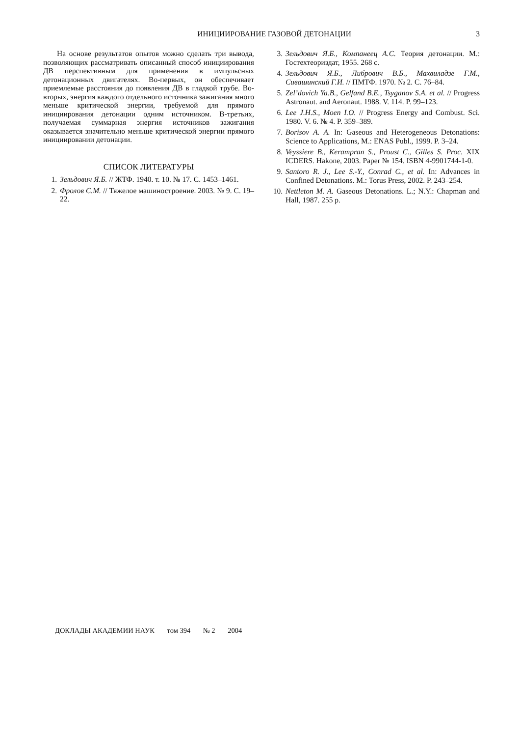ИНИЦИИРОВАНИЕ ГАЗОВОЙ ДЕТОНАЦИИ
3
На основе результатов опытов можно сделать три вывода, позволяющих рассматривать описанный способ инициирования ДВ перспективным для применения в импульсных детонационных двигателях. Во-первых, он обеспечивает приемлемые расстояния до появления ДВ в гладкой трубе. Во-вторых, энергия каждого отдельного источника зажигания много меньше критической энергии, требуемой для прямого инициирования детонации одним источником. В-третьих, получаемая суммарная энергия источников зажигания оказывается значительно меньше критической энергии прямого инициировании детонации.
СПИСОК ЛИТЕРАТУРЫ
1. Зельдович Я.Б. // ЖТФ. 1940. т. 10. № 17. С. 1453–1461.
2. Фролов С.М. // Тяжелое машиностроение. 2003. № 9. С. 19–22.
3. Зельдович Я.Б., Компанеец А.С. Теория детонации. М.: Гостехтеориздат, 1955. 268 с.
4. Зельдович Я.Б., Либрович В.Б., Махвиладзе Г.М., Сивашинский Г.И. // ПМТФ. 1970. № 2. С. 76–84.
5. Zel’dovich Ya.B., Gelfand B.E., Tsyganov S.A. et al. // Progress Astronaut. and Aeronaut. 1988. V. 114. P. 99–123.
6. Lee J.H.S., Moen I.O. // Progress Energy and Combust. Sci. 1980. V. 6. № 4. P. 359–389.
7. Borisov A. A. In: Gaseous and Heterogeneous Detonations: Science to Applications, M.: ENAS Publ., 1999. P. 3–24.
8. Veyssiere B., Kerampran S., Proust C., Gilles S. Proc. XIX ICDERS. Hakone, 2003. Paper № 154. ISBN 4-9901744-1-0.
9. Santoro R. J., Lee S.-Y., Conrad C., et al. In: Advances in Confined Detonations. M.: Torus Press, 2002. P. 243–254.
10. Nettleton M. A. Gaseous Detonations. L.; N.Y.: Chapman and Hall, 1987. 255 p.
ДОКЛАДЫ АКАДЕМИИ НАУК том 394 № 2 2004